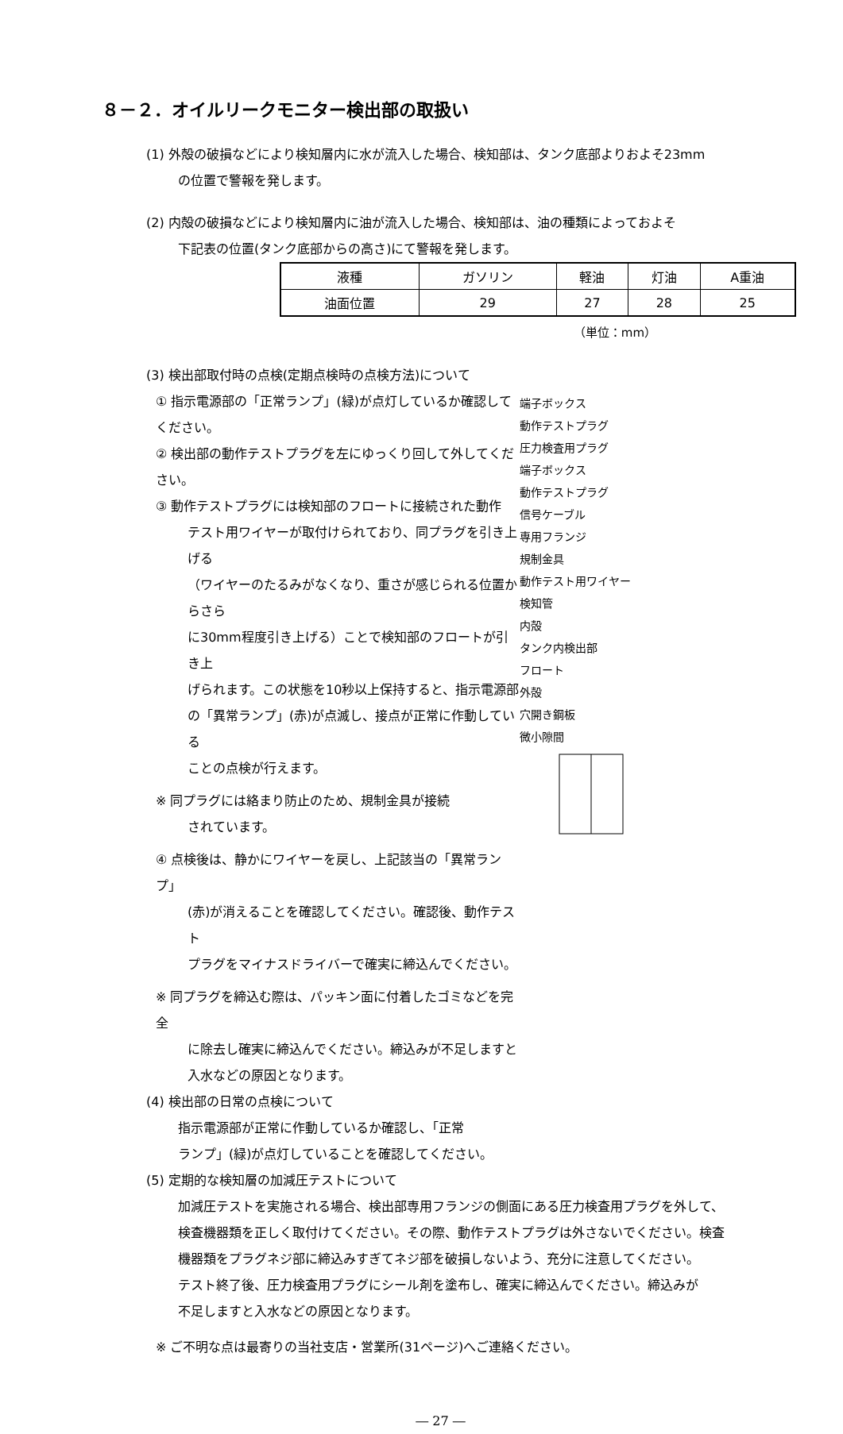８－２．オイルリークモニター検出部の取扱い
(1) 外殻の破損などにより検知層内に水が流入した場合、検知部は、タンク底部よりおよそ23mm
の位置で警報を発します。
(2) 内殻の破損などにより検知層内に油が流入した場合、検知部は、油の種類によっておよそ
下記表の位置(タンク底部からの高さ)にて警報を発します。
| 液種 | ガソリン | 軽油 | 灯油 | A重油 |
| 油面位置 | 29 | 27 | 28 | 25 |
（単位：mm）
(3) 検出部取付時の点検(定期点検時の点検方法)について
① 指示電源部の「正常ランプ」(緑)が点灯しているか確認してください。
② 検出部の動作テストプラグを左にゆっくり回して外してください。
③ 動作テストプラグには検知部のフロートに接続された動作
テスト用ワイヤーが取付けられており、同プラグを引き上げる
（ワイヤーのたるみがなくなり、重さが感じられる位置からさら
に30mm程度引き上げる）ことで検知部のフロートが引き上
げられます。この状態を10秒以上保持すると、指示電源部
の「異常ランプ」(赤)が点滅し、接点が正常に作動している
ことの点検が行えます。
※ 同プラグには絡まり防止のため、規制金具が接続
されています。
④ 点検後は、静かにワイヤーを戻し、上記該当の「異常ランプ」
(赤)が消えることを確認してください。確認後、動作テスト
プラグをマイナスドライバーで確実に締込んでください。
※ 同プラグを締込む際は、パッキン面に付着したゴミなどを完全
に除去し確実に締込んでください。締込みが不足しますと
入水などの原因となります。
(4) 検出部の日常の点検について
指示電源部が正常に作動しているか確認し、「正常
ランプ」(緑)が点灯していることを確認してください。
端子ボックス
動作テストプラグ
圧力検査用プラグ
端子ボックス
動作テストプラグ
信号ケーブル
専用フランジ
規制金具
動作テスト用ワイヤー
検知管
内殻
タンク内検出部
フロート
外殻
穴開き鋼板
微小隙間
(5) 定期的な検知層の加減圧テストについて
加減圧テストを実施される場合、検出部専用フランジの側面にある圧力検査用プラグを外して、
検査機器類を正しく取付けてください。その際、動作テストプラグは外さないでください。検査
機器類をプラグネジ部に締込みすぎてネジ部を破損しないよう、充分に注意してください。
テスト終了後、圧力検査用プラグにシール剤を塗布し、確実に締込んでください。締込みが
不足しますと入水などの原因となります。
※ ご不明な点は最寄りの当社支店・営業所(31ページ)へご連絡ください。
― 27 ―